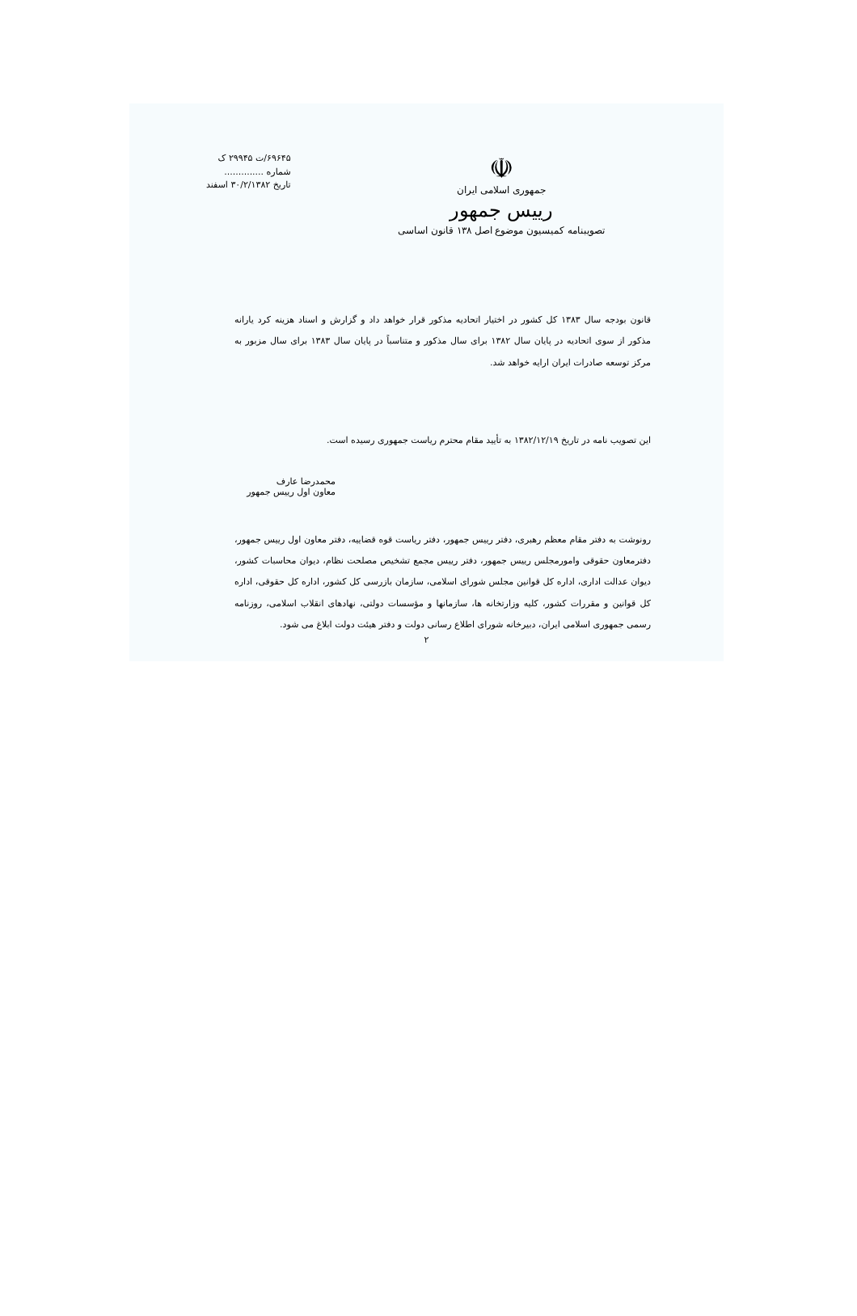☫
جمهوری اسلامی ایران
رییس جمهور
تصویبنامه کمیسیون موضوع اصل ۱۳۸ قانون اساسی
۶۹۶۴۵/ت ۲۹۹۴۵ ک
شماره ..............
تاریخ ۳۰/۲/۱۳۸۲ اسفند
قانون بودجه سال ۱۳۸۳ کل کشور در اختیار اتحادیه مذکور قرار خواهد داد و گزارش و اسناد هزینه کرد یارانه مذکور از سوی اتحادیه در پایان سال ۱۳۸۲ برای سال مذکور و متناسباً در پایان سال ۱۳۸۳ برای سال مزبور به مرکز توسعه صادرات ایران ارایه خواهد شد.
این تصویب نامه در تاریخ ۱۳۸۲/۱۲/۱۹ به تأیید مقام محترم ریاست جمهوری رسیده است.
محمدرضا عارف
معاون اول رییس جمهور
رونوشت به دفتر مقام معظم رهبری، دفتر رییس جمهور، دفتر ریاست قوه قضاییه، دفتر معاون اول رییس جمهور، دفترمعاون حقوقی وامورمجلس رییس جمهور، دفتر رییس مجمع تشخیص مصلحت نظام، دیوان محاسبات کشور، دیوان عدالت اداری، اداره کل قوانین مجلس شورای اسلامی، سازمان بازرسی کل کشور، اداره کل حقوقی، اداره کل قوانین و مقررات کشور، کلیه وزارتخانه ها، سازمانها و مؤسسات دولتی، نهادهای انقلاب اسلامی، روزنامه رسمی جمهوری اسلامی ایران، دبیرخانه شورای اطلاع رسانی دولت و دفتر هیئت دولت ابلاغ می شود.
۲